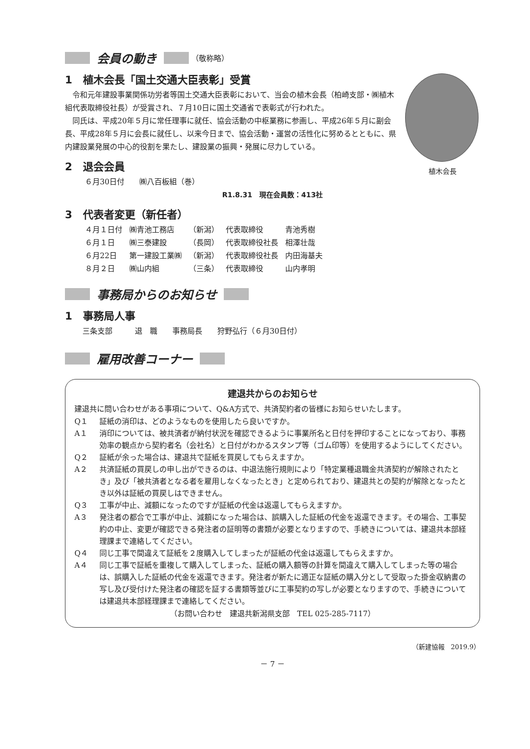会員の動き
（敬称略）
1　植木会長「国土交通大臣表彰」受賞
植木会長
令和元年建設事業関係功労者等国土交通大臣表彰において、当会の植木会長（柏崎支部・㈱植木組代表取締役社長）が受賞され、７月10日に国土交通省で表彰式が行われた。
同氏は、平成20年５月に常任理事に就任、協会活動の中枢業務に参画し、平成26年５月に副会長、平成28年５月に会長に就任し、以来今日まで、協会活動・運営の活性化に努めるとともに、県内建設業発展の中心的役割を果たし、建設業の振興・発展に尽力している。
2　退会会員
６月30日付　　㈱八百板組（巻）
R1.8.31　現在会員数：413社
3　代表者変更（新任者）
| ４月１日付 | ㈱青池工務店 | （新潟） | 代表取締役 | 青池秀樹 |
| ６月１日 | ㈱三泰建設 | （長岡） | 代表取締役社長 | 相澤壮哉 |
| ６月22日 | 第一建設工業㈱ | （新潟） | 代表取締役社長 | 内田海基夫 |
| ８月２日 | ㈱山内組 | （三条） | 代表取締役 | 山内孝明 |
事務局からのお知らせ
1　事務局人事
三条支部　　　退　職　　事務局長　　狩野弘行（６月30日付）
雇用改善コーナー
建退共からのお知らせ
建退共に問い合わせがある事項について、Q&A方式で、共済契約者の皆様にお知らせいたします。
Q１ 証紙の消印は、どのようなものを使用したら良いですか。
A１ 消印については、被共済者が納付状況を確認できるように事業所名と日付を押印することになっており、事務効率の観点から契約者名（会社名）と日付がわかるスタンプ等（ゴム印等）を使用するようにしてください。
Q２ 証紙が余った場合は、建退共で証紙を買戻してもらえますか。
A２ 共済証紙の買戻しの申し出ができるのは、中退法施行規則により「特定業種退職金共済契約が解除されたとき」及び「被共済者となる者を雇用しなくなったとき」と定められており、建退共との契約が解除となったとき以外は証紙の買戻しはできません。
Q３ 工事が中止、減額になったのですが証紙の代金は返還してもらえますか。
A３ 発注者の都合で工事が中止、減額になった場合は、誤購入した証紙の代金を返還できます。その場合、工事契約の中止、変更が確認できる発注者の証明等の書類が必要となりますので、手続きについては、建退共本部経理課まで連絡してください。
Q４ 同じ工事で間違えて証紙を２度購入してしまったが証紙の代金は返還してもらえますか。
A４ 同じ工事で証紙を重複して購入してしまった、証紙の購入額等の計算を間違えて購入してしまった等の場合は、誤購入した証紙の代金を返還できます。発注者が新たに適正な証紙の購入分として受取った掛金収納書の写し及び受付けた発注者の確認を証する書類等並びに工事契約の写しが必要となりますので、手続きについては建退共本部経理課まで連絡してください。
（お問い合わせ　建退共新潟県支部　TEL 025-285-7117）
（新建協報　2019.9）
－ 7 －